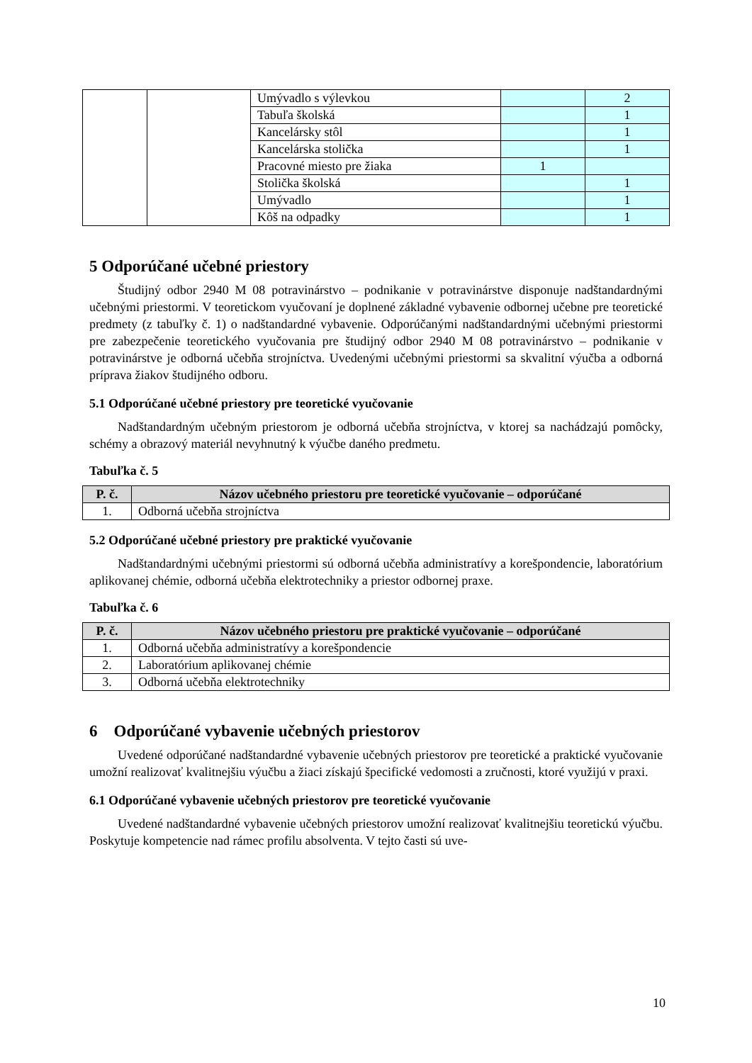| | | Umývadlo s výlevkou | | 2 |
| | | Tabuľa školská | | 1 |
| | | Kancelársky stôl | | 1 |
| | | Kancelárska stolička | | 1 |
| | | Pracovné miesto pre žiaka | 1 | |
| | | Stolička školská | | 1 |
| | | Umývadlo | | 1 |
| | | Kôš na odpadky | | 1 |
5 Odporúčané učebné priestory
Študijný odbor 2940 M 08 potravinárstvo – podnikanie v potravinárstve disponuje nadštandardnými učebnými priestormi. V teoretickom vyučovaní je doplnené základné vybavenie odbornej učebne pre teoretické predmety (z tabuľky č. 1) o nadštandardné vybavenie. Odporúčanými nadštandardnými učebnými priestormi pre zabezpečenie teoretického vyučovania pre študijný odbor 2940 M 08 potravinárstvo – podnikanie v potravinárstve je odborná učebňa strojníctva. Uvedenými učebnými priestormi sa skvalitní výučba a odborná príprava žiakov študijného odboru.
5.1 Odporúčané učebné priestory pre teoretické vyučovanie
Nadštandardným učebným priestorom je odborná učebňa strojníctva, v ktorej sa nachádzajú pomôcky, schémy a obrazový materiál nevyhnutný k výučbe daného predmetu.
Tabuľka č. 5
| P. č. | Názov učebného priestoru pre teoretické vyučovanie – odporúčané |
| --- | --- |
| 1. | Odborná učebňa strojníctva |
5.2 Odporúčané učebné priestory pre praktické vyučovanie
Nadštandardnými učebnými priestormi sú odborná učebňa administratívy a korešpondencie, laboratórium aplikovanej chémie, odborná učebňa elektrotechniky a priestor odbornej praxe.
Tabuľka č. 6
| P. č. | Názov učebného priestoru pre praktické vyučovanie – odporúčané |
| --- | --- |
| 1. | Odborná učebňa administratívy a korešpondencie |
| 2. | Laboratórium aplikovanej chémie |
| 3. | Odborná učebňa elektrotechniky |
6 Odporúčané vybavenie učebných priestorov
Uvedené odporúčané nadštandardné vybavenie učebných priestorov pre teoretické a praktické vyučovanie umožní realizovať kvalitnejšiu výučbu a žiaci získajú špecifické vedomosti a zručnosti, ktoré využijú v praxi.
6.1 Odporúčané vybavenie učebných priestorov pre teoretické vyučovanie
Uvedené nadštandardné vybavenie učebných priestorov umožní realizovať kvalitnejšiu teoretickú výučbu. Poskytuje kompetencie nad rámec profilu absolventa. V tejto časti sú uve-
10